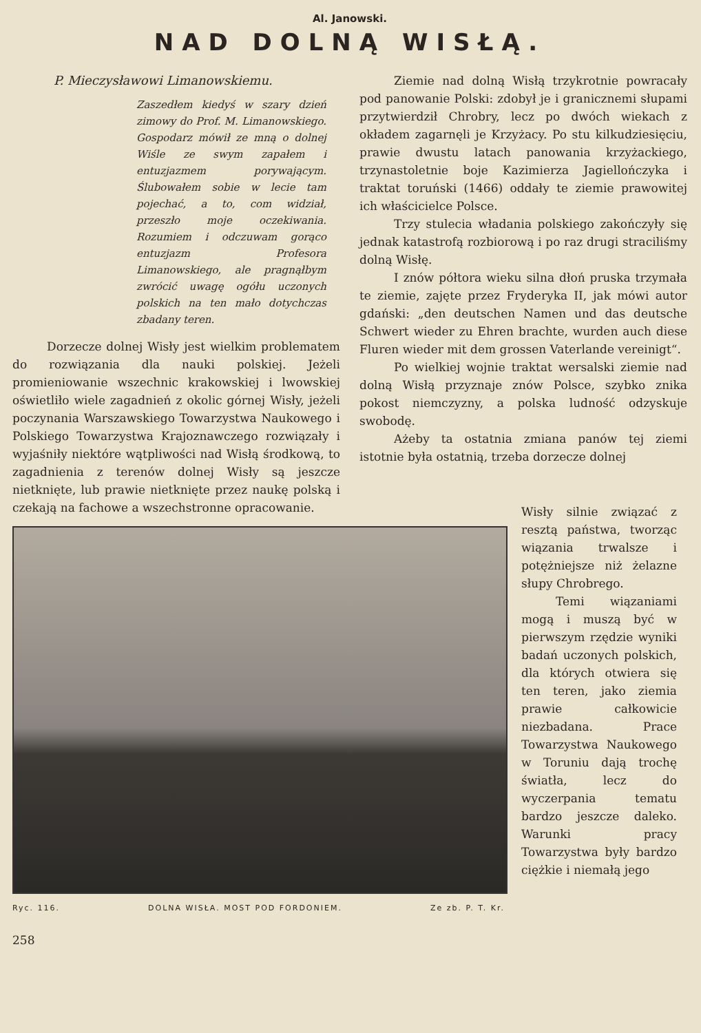Al. Janowski.
NAD DOLNĄ WISŁĄ.
P. Mieczysławowi Limanowskiemu.
Zaszedłem kiedyś w szary dzień zimowy do Prof. M. Limanowskiego. Gospodarz mówił ze mną o dolnej Wiśle ze swym zapałem i entuzjazmem porywającym. Ślubowałem sobie w lecie tam pojechać, a to, com widział, przeszło moje oczekiwania. Rozumiem i odczuwam gorąco entuzjazm Profesora Limanowskiego, ale pragnąłbym zwrócić uwagę ogółu uczonych polskich na ten mało dotychczas zbadany teren.
Dorzecze dolnej Wisły jest wielkim problematem do rozwiązania dla nauki polskiej. Jeżeli promieniowanie wszechnic krakowskiej i lwowskiej oświetliło wiele zagadnień z okolic górnej Wisły, jeżeli poczynania Warszawskiego Towarzystwa Naukowego i Polskiego Towarzystwa Krajoznawczego rozwiązały i wyjaśniły niektóre wątpliwości nad Wisłą środkową, to zagadnienia z terenów dolnej Wisły są jeszcze nietknięte, lub prawie nietknięte przez naukę polską i czekają na fachowe a wszechstronne opracowanie.
Ziemie nad dolną Wisłą trzykrotnie powracały pod panowanie Polski: zdobył je i granicznemi słupami przytwierdził Chrobry, lecz po dwóch wiekach z okładem zagarnęli je Krzyżacy. Po stu kilkudziesięciu, prawie dwustu latach panowania krzyżackiego, trzynastoletnie boje Kazimierza Jagiellończyka i traktat toruński (1466) oddały te ziemie prawowitej ich właścicielce Polsce.
Trzy stulecia władania polskiego zakończyły się jednak katastrofą rozbiorową i po raz drugi straciliśmy dolną Wisłę.
I znów półtora wieku silna dłoń pruska trzymała te ziemie, zajęte przez Fryderyka II, jak mówi autor gdański: „den deutschen Namen und das deutsche Schwert wieder zu Ehren brachte, wurden auch diese Fluren wieder mit dem grossen Vaterlande vereinigt“.
Po wielkiej wojnie traktat wersalski ziemie nad dolną Wisłą przyznaje znów Polsce, szybko znika pokost niemczyzny, a polska ludność odzyskuje swobodę.
Ażeby ta ostatnia zmiana panów tej ziemi istotnie była ostatnią, trzeba dorzecze dolnej
Ryc. 116. DOLNA WISŁA. MOST POD FORDONIEM. Ze zb. P. T. Kr.
Wisły silnie związać z resztą państwa, tworząc wiązania trwalsze i potężniejsze niż żelazne słupy Chrobrego.
Temi wiązaniami mogą i muszą być w pierwszym rzędzie wyniki badań uczonych polskich, dla których otwiera się ten teren, jako ziemia prawie całkowicie niezbadana. Prace Towarzystwa Naukowego w Toruniu dają trochę światła, lecz do wyczerpania tematu bardzo jeszcze daleko. Warunki pracy Towarzystwa były bardzo ciężkie i niemałą jego
258